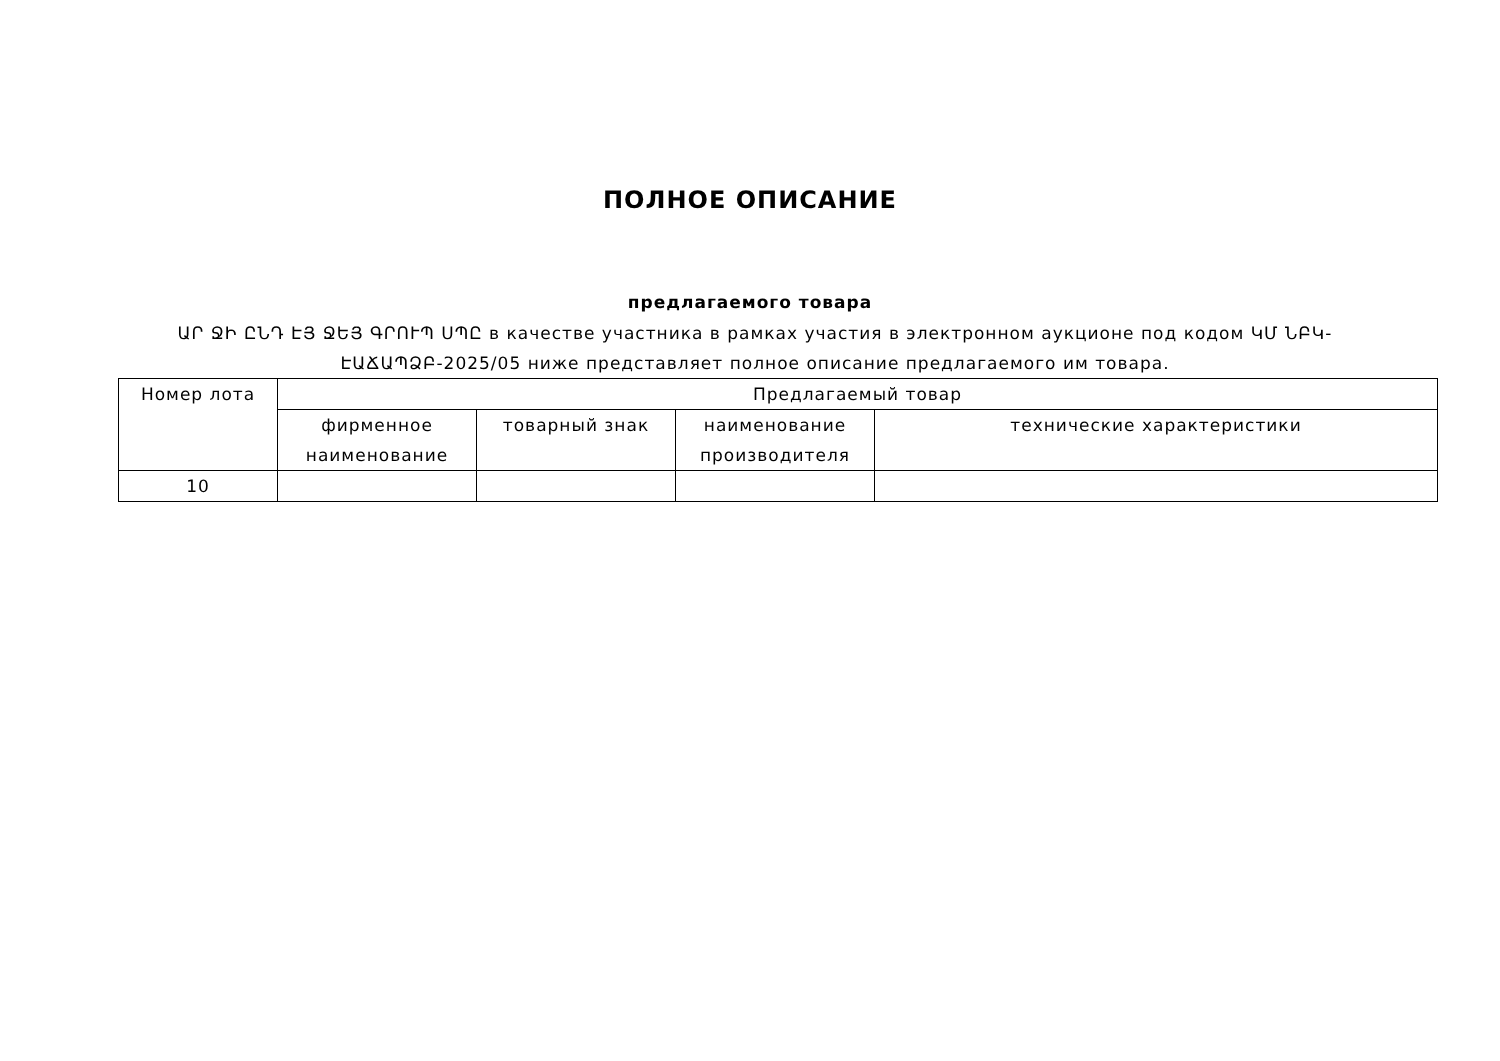ПОЛНОЕ ОПИСАНИЕ
предлагаемого товара
ԱՐ ՋԻ ԸՆԴ ԷՅ ՋԵՅ ԳՐՈՒՊ ՍՊԸ в качестве участника в рамках участия в электронном аукционе под кодом ԿՄ ՆԲԿ-ԷԱՃԱՊՁԲ-2025/05 ниже представляет полное описание предлагаемого им товара.
| Номер лота | Предлагаемый товар | | | |
| --- | --- | --- | --- | --- |
| | фирменное наименование | товарный знак | наименование производителя | технические характеристики |
| 10 | | | | |